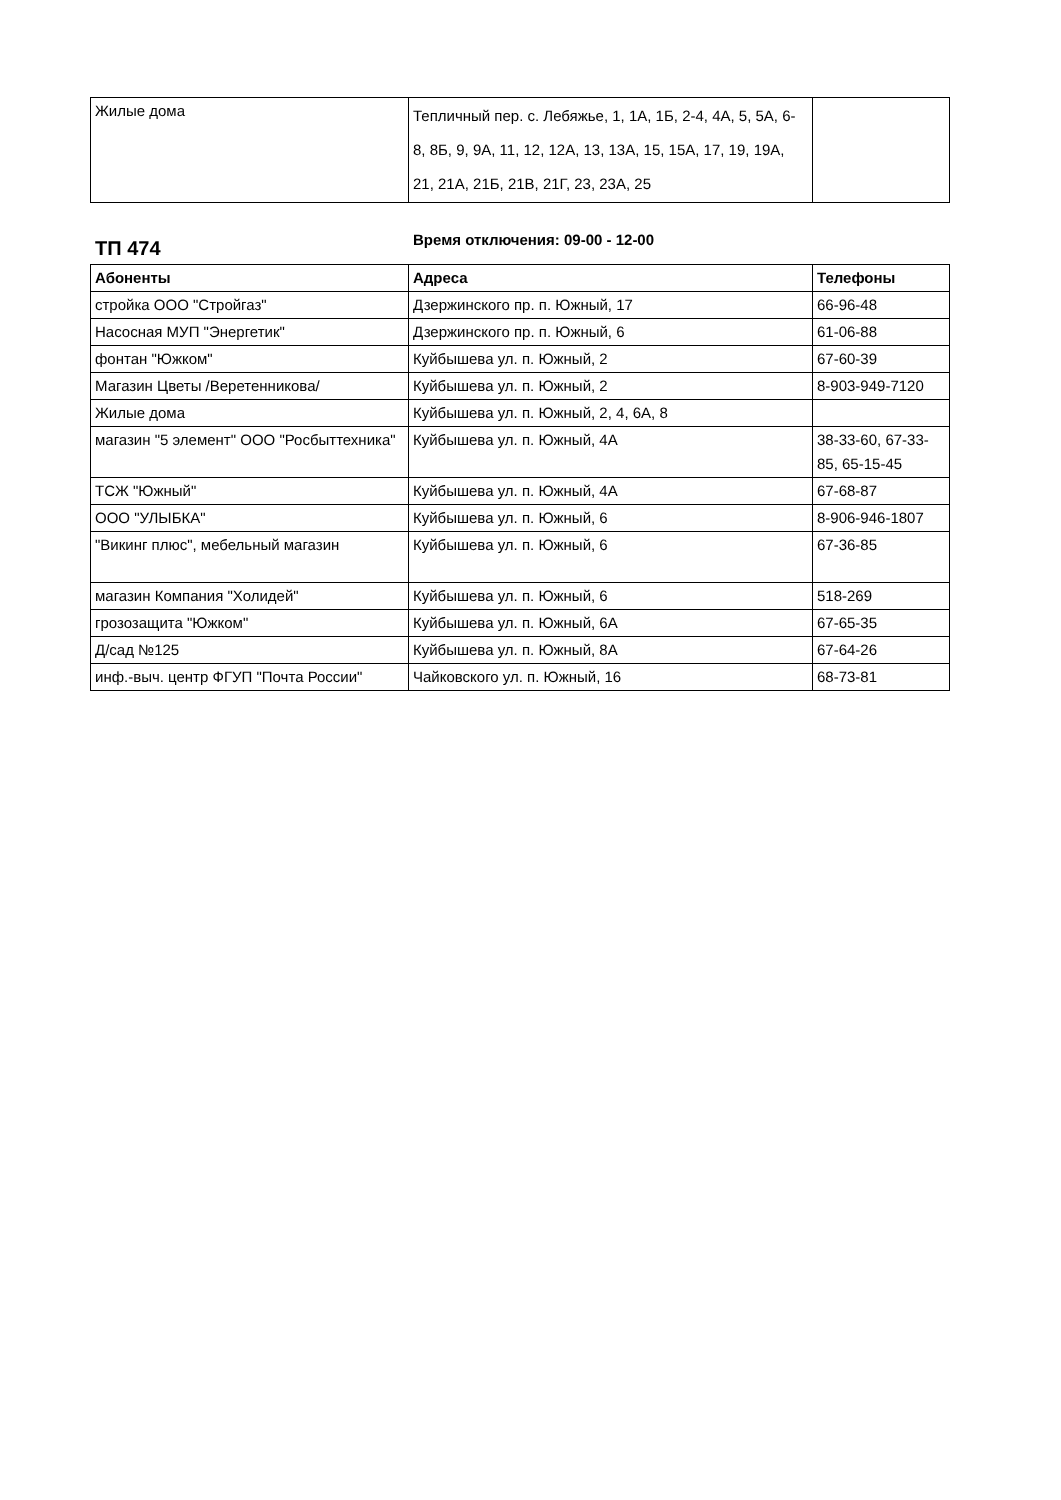| Жилые дома | Тепличный пер. с. Лебяжье, 1, 1А, 1Б, 2-4, 4А, 5, 5А, 6-8, 8Б, 9, 9А, 11, 12, 12А, 13, 13А, 15, 15А, 17, 19, 19А, 21, 21А, 21Б, 21В, 21Г, 23, 23А, 25 | |
ТП 474
Время отключения: 09-00 - 12-00
| Абоненты | Адреса | Телефоны |
| --- | --- | --- |
| стройка ООО "Стройгаз" | Дзержинского пр. п. Южный, 17 | 66-96-48 |
| Насосная МУП "Энергетик" | Дзержинского пр. п. Южный, 6 | 61-06-88 |
| фонтан "Южком" | Куйбышева ул. п. Южный, 2 | 67-60-39 |
| Магазин Цветы /Веретенникова/ | Куйбышева ул. п. Южный, 2 | 8-903-949-7120 |
| Жилые дома | Куйбышева ул. п. Южный, 2, 4, 6А, 8 | |
| магазин "5 элемент" ООО "Росбыттехника" | Куйбышева ул. п. Южный, 4А | 38-33-60, 67-33-85, 65-15-45 |
| ТСЖ "Южный" | Куйбышева ул. п. Южный, 4А | 67-68-87 |
| ООО "УЛЫБКА" | Куйбышева ул. п. Южный, 6 | 8-906-946-1807 |
| "Викинг плюс", мебельный магазин | Куйбышева ул. п. Южный, 6 | 67-36-85 |
| магазин Компания "Холидей" | Куйбышева ул. п. Южный, 6 | 518-269 |
| грозозащита "Южком" | Куйбышева ул. п. Южный, 6А | 67-65-35 |
| Д/сад №125 | Куйбышева ул. п. Южный, 8А | 67-64-26 |
| инф.-выч. центр ФГУП "Почта России" | Чайковского ул. п. Южный, 16 | 68-73-81 |